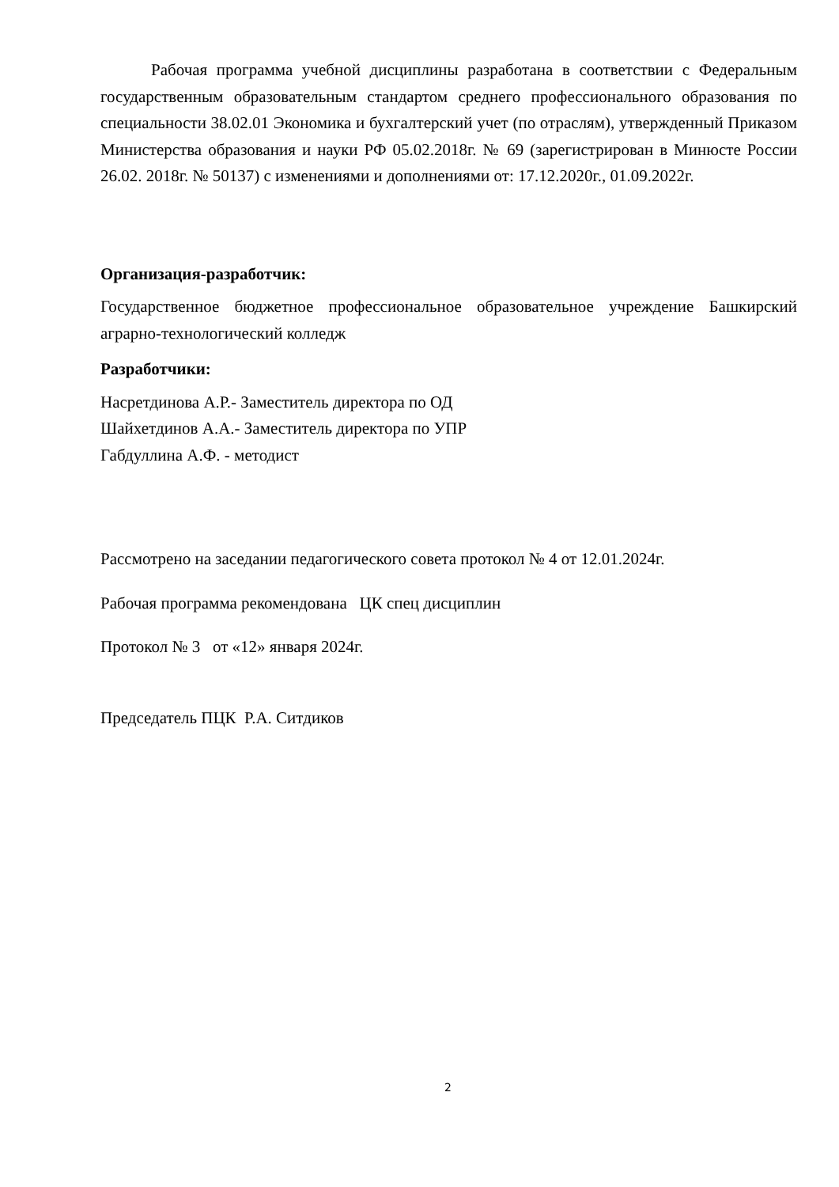Рабочая программа учебной дисциплины разработана в соответствии с Федеральным государственным образовательным стандартом среднего профессионального образования по специальности 38.02.01 Экономика и бухгалтерский учет (по отраслям), утвержденный Приказом Министерства образования и науки РФ 05.02.2018г. № 69 (зарегистрирован в Минюсте России 26.02. 2018г. № 50137) с изменениями и дополнениями от: 17.12.2020г., 01.09.2022г.
Организация-разработчик:
Государственное бюджетное профессиональное образовательное учреждение Башкирский аграрно-технологический колледж
Разработчики:
Насретдинова А.Р.- Заместитель директора по ОД
Шайхетдинов А.А.- Заместитель директора по УПР
Габдуллина А.Ф. - методист
Рассмотрено на заседании педагогического совета протокол № 4 от 12.01.2024г.
Рабочая программа рекомендована ЦК спец дисциплин
Протокол № 3 от «12» января 2024г.
Председатель ПЦК Р.А. Ситдиков
2